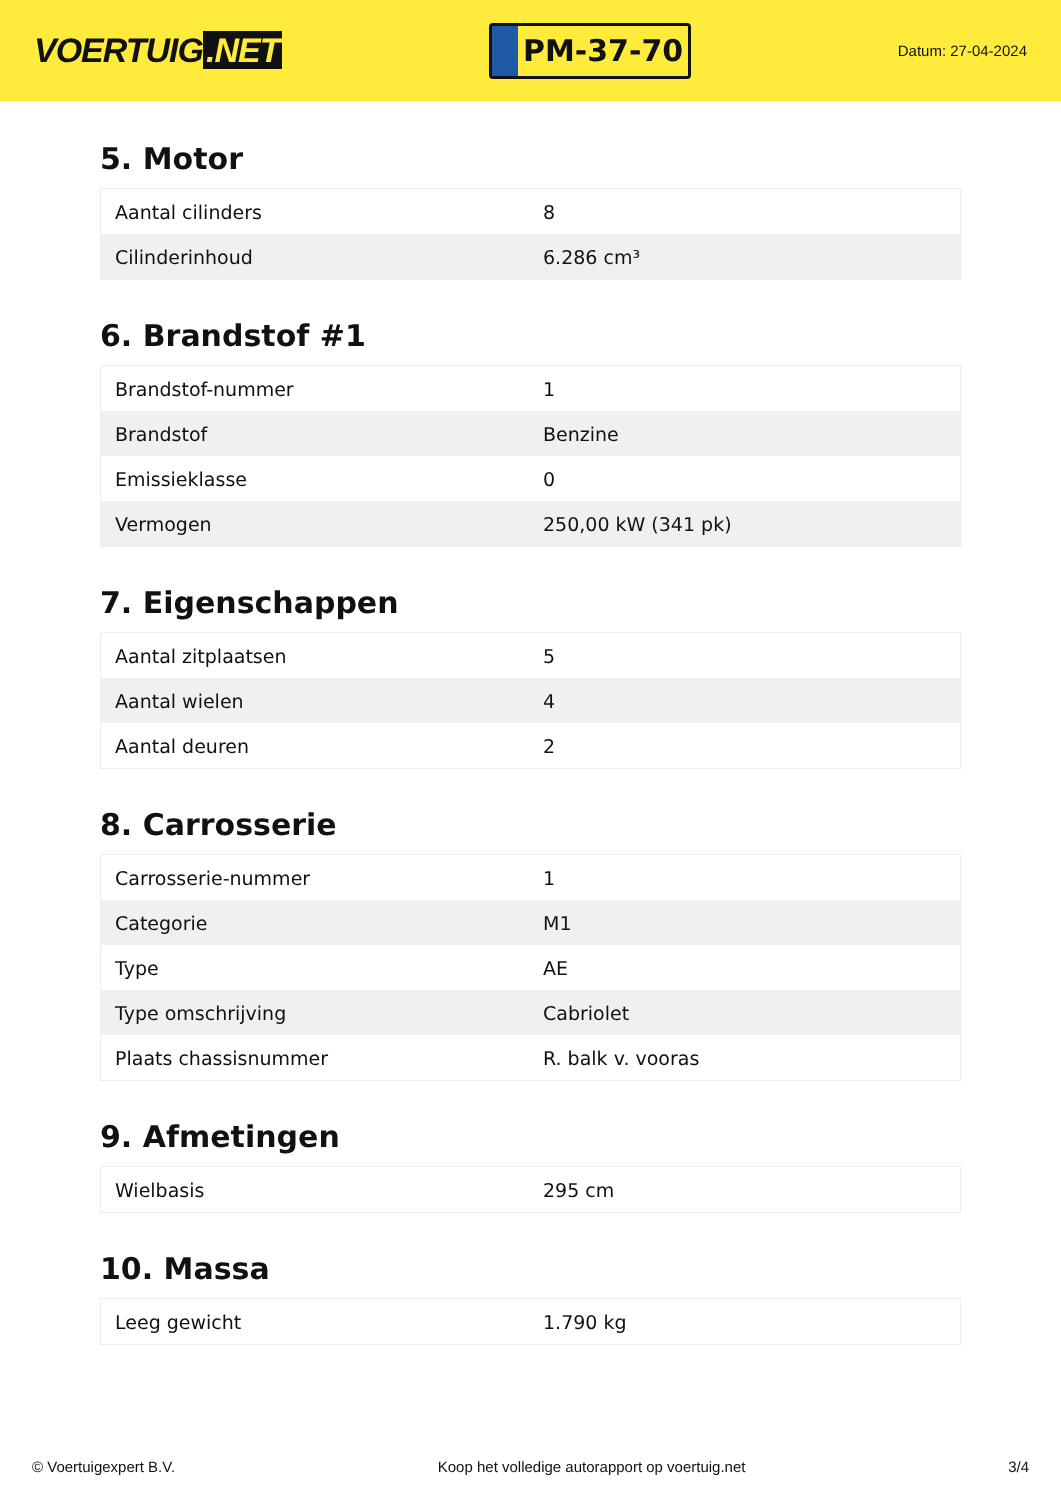VOERTUIG.NET
PM-37-70
Datum: 27-04-2024
5. Motor
| Aantal cilinders | 8 |
| Cilinderinhoud | 6.286 cm³ |
6. Brandstof #1
| Brandstof-nummer | 1 |
| Brandstof | Benzine |
| Emissieklasse | 0 |
| Vermogen | 250,00 kW (341 pk) |
7. Eigenschappen
| Aantal zitplaatsen | 5 |
| Aantal wielen | 4 |
| Aantal deuren | 2 |
8. Carrosserie
| Carrosserie-nummer | 1 |
| Categorie | M1 |
| Type | AE |
| Type omschrijving | Cabriolet |
| Plaats chassisnummer | R. balk v. vooras |
9. Afmetingen
| Wielbasis | 295 cm |
10. Massa
| Leeg gewicht | 1.790 kg |
© Voertuigexpert B.V. Koop het volledige autorapport op voertuig.net 3/4